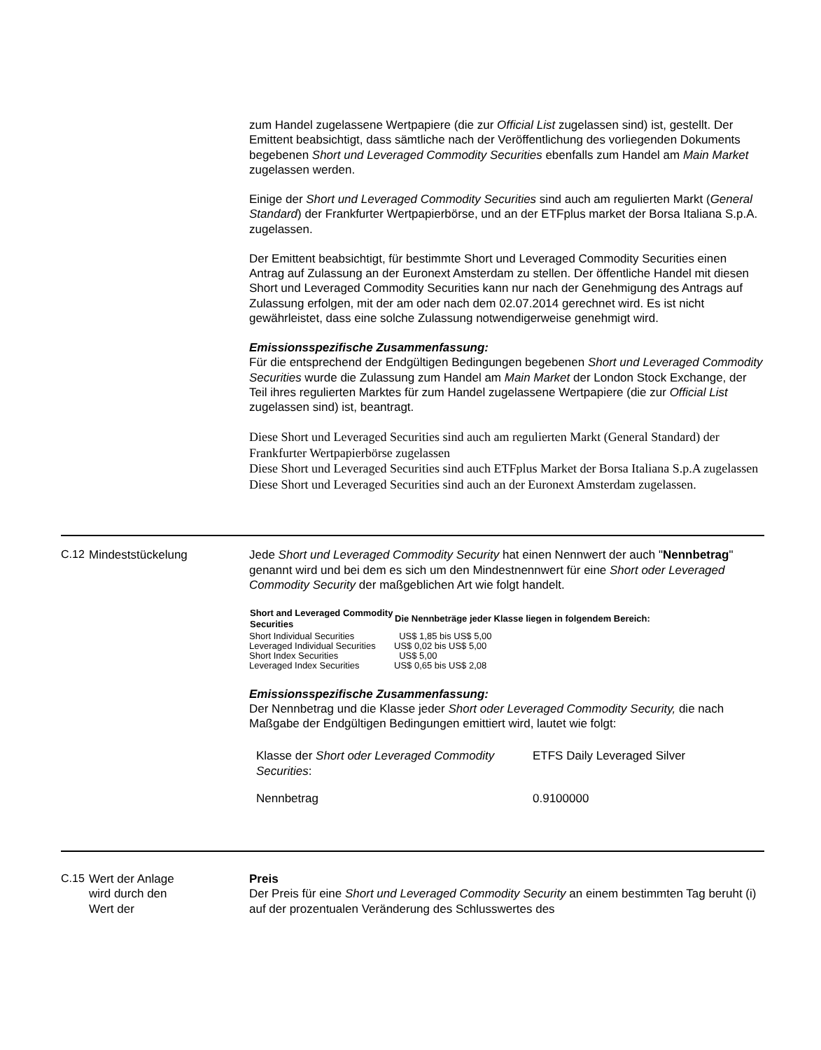zum Handel zugelassene Wertpapiere (die zur Official List zugelassen sind) ist, gestellt. Der Emittent beabsichtigt, dass sämtliche nach der Veröffentlichung des vorliegenden Dokuments begebenen Short und Leveraged Commodity Securities ebenfalls zum Handel am Main Market zugelassen werden.
Einige der Short und Leveraged Commodity Securities sind auch am regulierten Markt (General Standard) der Frankfurter Wertpapierbörse, und an der ETFplus market der Borsa Italiana S.p.A. zugelassen.
Der Emittent beabsichtigt, für bestimmte Short und Leveraged Commodity Securities einen Antrag auf Zulassung an der Euronext Amsterdam zu stellen. Der öffentliche Handel mit diesen Short und Leveraged Commodity Securities kann nur nach der Genehmigung des Antrags auf Zulassung erfolgen, mit der am oder nach dem 02.07.2014 gerechnet wird. Es ist nicht gewährleistet, dass eine solche Zulassung notwendigerweise genehmigt wird.
Emissionsspezifische Zusammenfassung:
Für die entsprechend der Endgültigen Bedingungen begebenen Short und Leveraged Commodity Securities wurde die Zulassung zum Handel am Main Market der London Stock Exchange, der Teil ihres regulierten Marktes für zum Handel zugelassene Wertpapiere (die zur Official List zugelassen sind) ist, beantragt.
Diese Short und Leveraged Securities sind auch am regulierten Markt (General Standard) der Frankfurter Wertpapierbörse zugelassen
Diese Short und Leveraged Securities sind auch ETFplus Market der Borsa Italiana S.p.A zugelassen
Diese Short und Leveraged Securities sind auch an der Euronext Amsterdam zugelassen.
C.12 Mindeststückelung Jede Short und Leveraged Commodity Security hat einen Nennwert der auch "Nennbetrag" genannt wird und bei dem es sich um den Mindestnennwert für eine Short oder Leveraged Commodity Security der maßgeblichen Art wie folgt handelt.
| Short and Leveraged Commodity Securities | Die Nennbeträge jeder Klasse liegen in folgendem Bereich: |
| --- | --- |
| Short Individual Securities | US$ 1,85 bis US$ 5,00 |
| Leveraged Individual Securities | US$ 0,02 bis US$ 5,00 |
| Short Index Securities | US$ 5,00 |
| Leveraged Index Securities | US$ 0,65 bis US$ 2,08 |
Emissionsspezifische Zusammenfassung:
Der Nennbetrag und die Klasse jeder Short oder Leveraged Commodity Security, die nach Maßgabe der Endgültigen Bedingungen emittiert wird, lautet wie folgt:
| Klasse der Short oder Leveraged Commodity Securities : | ETFS Daily Leveraged Silver |
| Nennbetrag | 0.9100000 |
C.15 Wert der Anlage
wird durch den
Wert der
Preis
Der Preis für eine Short und Leveraged Commodity Security an einem bestimmten Tag beruht (i) auf der prozentualen Veränderung des Schlusswertes des